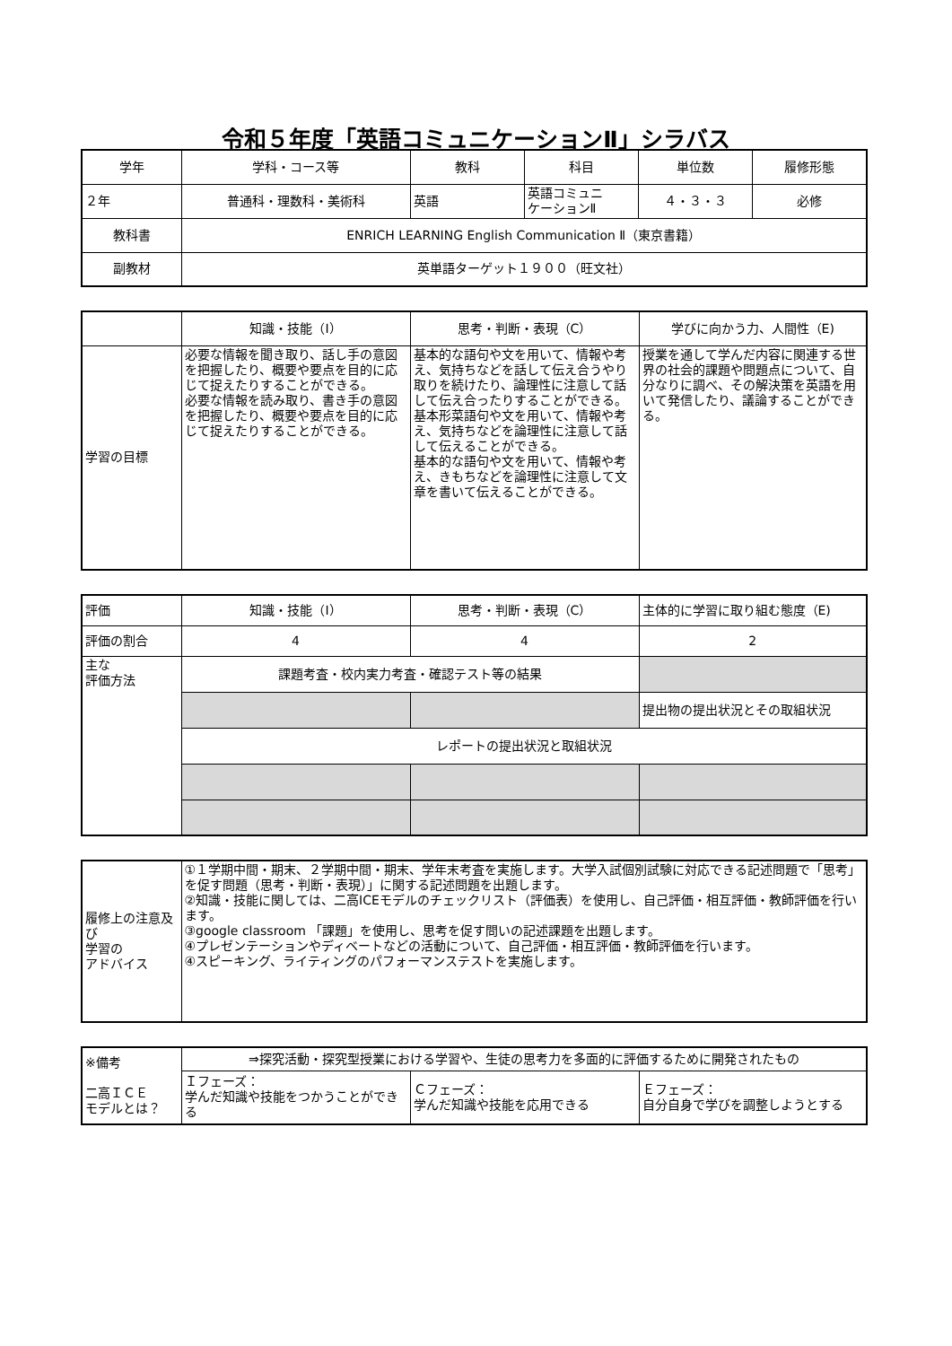令和５年度「英語コミュニケーションⅡ」シラバス
| 学年 | 学科・コース等 | 教科 | 科目 | 単位数 | 履修形態 |
| --- | --- | --- | --- | --- | --- |
| ２年 | 普通科・理数科・美術科 | 英語 | 英語コミュニ ケーションⅡ | ４・３・３ | 必修 |
| 教科書 | ENRICH LEARNING English Communication Ⅱ（東京書籍） | | | | |
| 副教材 | 英単語ターゲット１９００（旺文社） | | | | |
| | 知識・技能（I） | 思考・判断・表現（C） | 学びに向かう力、人間性（E) |
| 学習の目標 | 必要な情報を聞き取り、話し手の意図を把握したり、概要や要点を目的に応じて捉えたりすることができる。 必要な情報を読み取り、書き手の意図を把握したり、概要や要点を目的に応じて捉えたりすることができる。 | 基本的な語句や文を用いて、情報や考え、気持ちなどを話して伝え合うやり取りを続けたり、論理性に注意して話して伝え合ったりすることができる。 基本形菜語句や文を用いて、情報や考え、気持ちなどを論理性に注意して話して伝えることができる。 基本的な語句や文を用いて、情報や考え、きもちなどを論理性に注意して文章を書いて伝えることができる。 | 授業を通して学んだ内容に関連する世界の社会的課題や問題点について、自分なりに調べ、その解決策を英語を用いて発信したり、議論することができる。 |
| 評価 | 知識・技能（I） | 思考・判断・表現（C） | 主体的に学習に取り組む態度（E) |
| 評価の割合 | 4 | 4 | 2 |
| 主な 評価方法 | 課題考査・校内実力考査・確認テスト等の結果 | | |
| | | | 提出物の提出状況とその取組状況 |
| | レポートの提出状況と取組状況 | | |
| 履修上の注意及び 学習の アドバイス | ①１学期中間・期末、２学期中間・期末、学年末考査を実施します。大学入試個別試験に対応できる記述問題で「思考」を促す問題（思考・判断・表現）」に関する記述問題を出題します。 ②知識・技能に関しては、二高ICEモデルのチェックリスト（評価表）を使用し、自己評価・相互評価・教師評価を行います。 ③google classroom 「課題」を使用し、思考を促す問いの記述課題を出題します。 ④プレゼンテーションやディベートなどの活動について、自己評価・相互評価・教師評価を行います。 ④スピーキング、ライティングのパフォーマンステストを実施します。 |
| ※備考 二高ＩＣＥ モデルとは？ | ⇒探究活動・探究型授業における学習や、生徒の思考力を多面的に評価するために開発されたもの | | |
| | Ｉフェーズ： 学んだ知識や技能をつかうことができる | Ｃフェーズ： 学んだ知識や技能を応用できる | Ｅフェーズ： 自分自身で学びを調整しようとする |